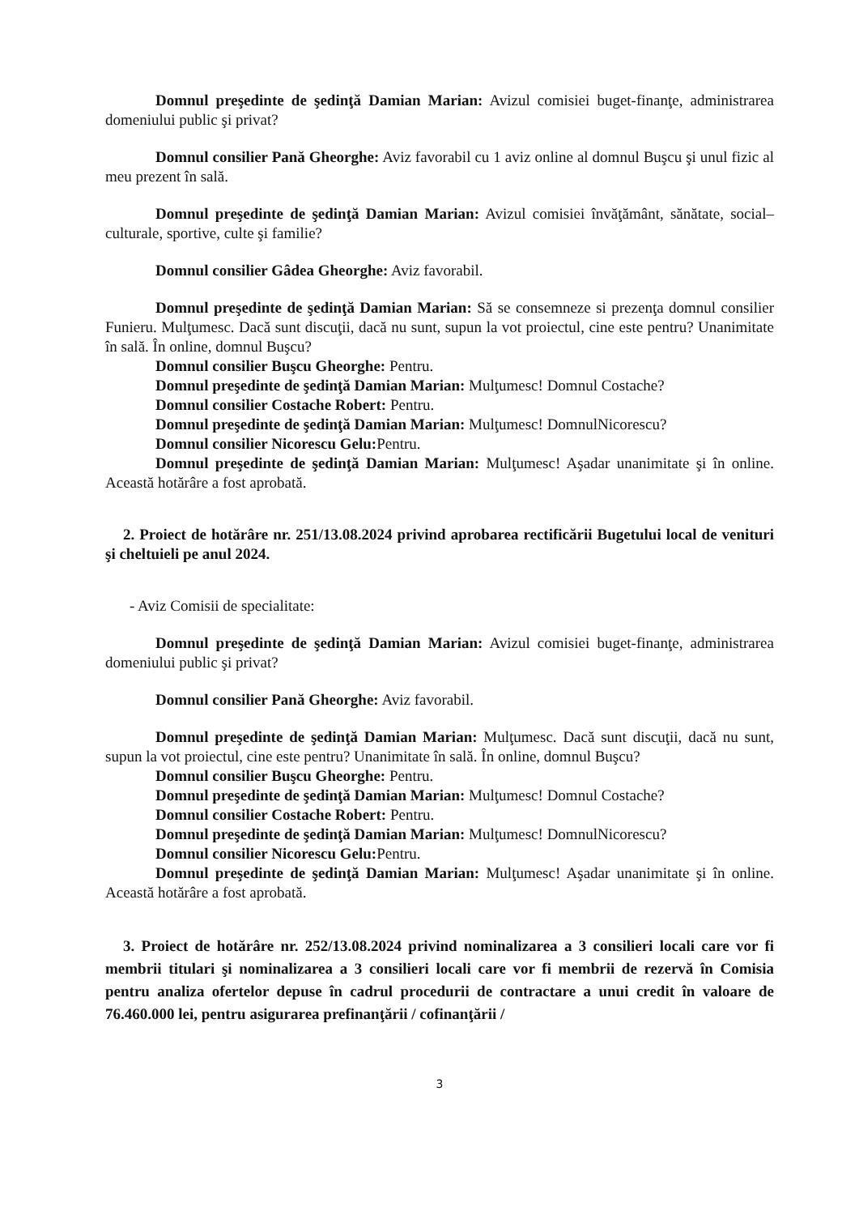Domnul preşedinte de şedinţă Damian Marian: Avizul comisiei buget-finanţe, administrarea domeniului public şi privat?
Domnul consilier Pană Gheorghe: Aviz favorabil cu 1 aviz online al domnul Buşcu şi unul fizic al meu prezent în sală.
Domnul preşedinte de şedinţă Damian Marian: Avizul comisiei învăţământ, sănătate, social–culturale, sportive, culte şi familie?
Domnul consilier Gâdea Gheorghe: Aviz favorabil.
Domnul preşedinte de şedinţă Damian Marian: Să se consemneze si prezenţa domnul consilier Funieru. Mulţumesc. Dacă sunt discuţii, dacă nu sunt, supun la vot proiectul, cine este pentru? Unanimitate în sală. În online, domnul Buşcu?
Domnul consilier Buşcu Gheorghe: Pentru.
Domnul preşedinte de şedinţă Damian Marian: Mulţumesc! Domnul Costache?
Domnul consilier Costache Robert: Pentru.
Domnul preşedinte de şedinţă Damian Marian: Mulţumesc! DomnulNicorescu?
Domnul consilier Nicorescu Gelu: Pentru.
Domnul preşedinte de şedinţă Damian Marian: Mulţumesc! Aşadar unanimitate şi în online. Această hotărâre a fost aprobată.
2. Proiect de hotărâre nr. 251/13.08.2024 privind aprobarea rectificării Bugetului local de venituri şi cheltuieli pe anul 2024.
- Aviz Comisii de specialitate:
Domnul preşedinte de şedinţă Damian Marian: Avizul comisiei buget-finanţe, administrarea domeniului public şi privat?
Domnul consilier Pană Gheorghe: Aviz favorabil.
Domnul preşedinte de şedinţă Damian Marian: Mulţumesc. Dacă sunt discuţii, dacă nu sunt, supun la vot proiectul, cine este pentru? Unanimitate în sală. În online, domnul Buşcu?
Domnul consilier Buşcu Gheorghe: Pentru.
Domnul preşedinte de şedinţă Damian Marian: Mulţumesc! Domnul Costache?
Domnul consilier Costache Robert: Pentru.
Domnul preşedinte de şedinţă Damian Marian: Mulţumesc! DomnulNicorescu?
Domnul consilier Nicorescu Gelu: Pentru.
Domnul preşedinte de şedinţă Damian Marian: Mulţumesc! Aşadar unanimitate şi în online. Această hotărâre a fost aprobată.
3. Proiect de hotărâre nr. 252/13.08.2024 privind nominalizarea a 3 consilieri locali care vor fi membrii titulari şi nominalizarea a 3 consilieri locali care vor fi membrii de rezervă în Comisia pentru analiza ofertelor depuse în cadrul procedurii de contractare a unui credit în valoare de 76.460.000 lei, pentru asigurarea prefinanţării / cofinanţării /
3